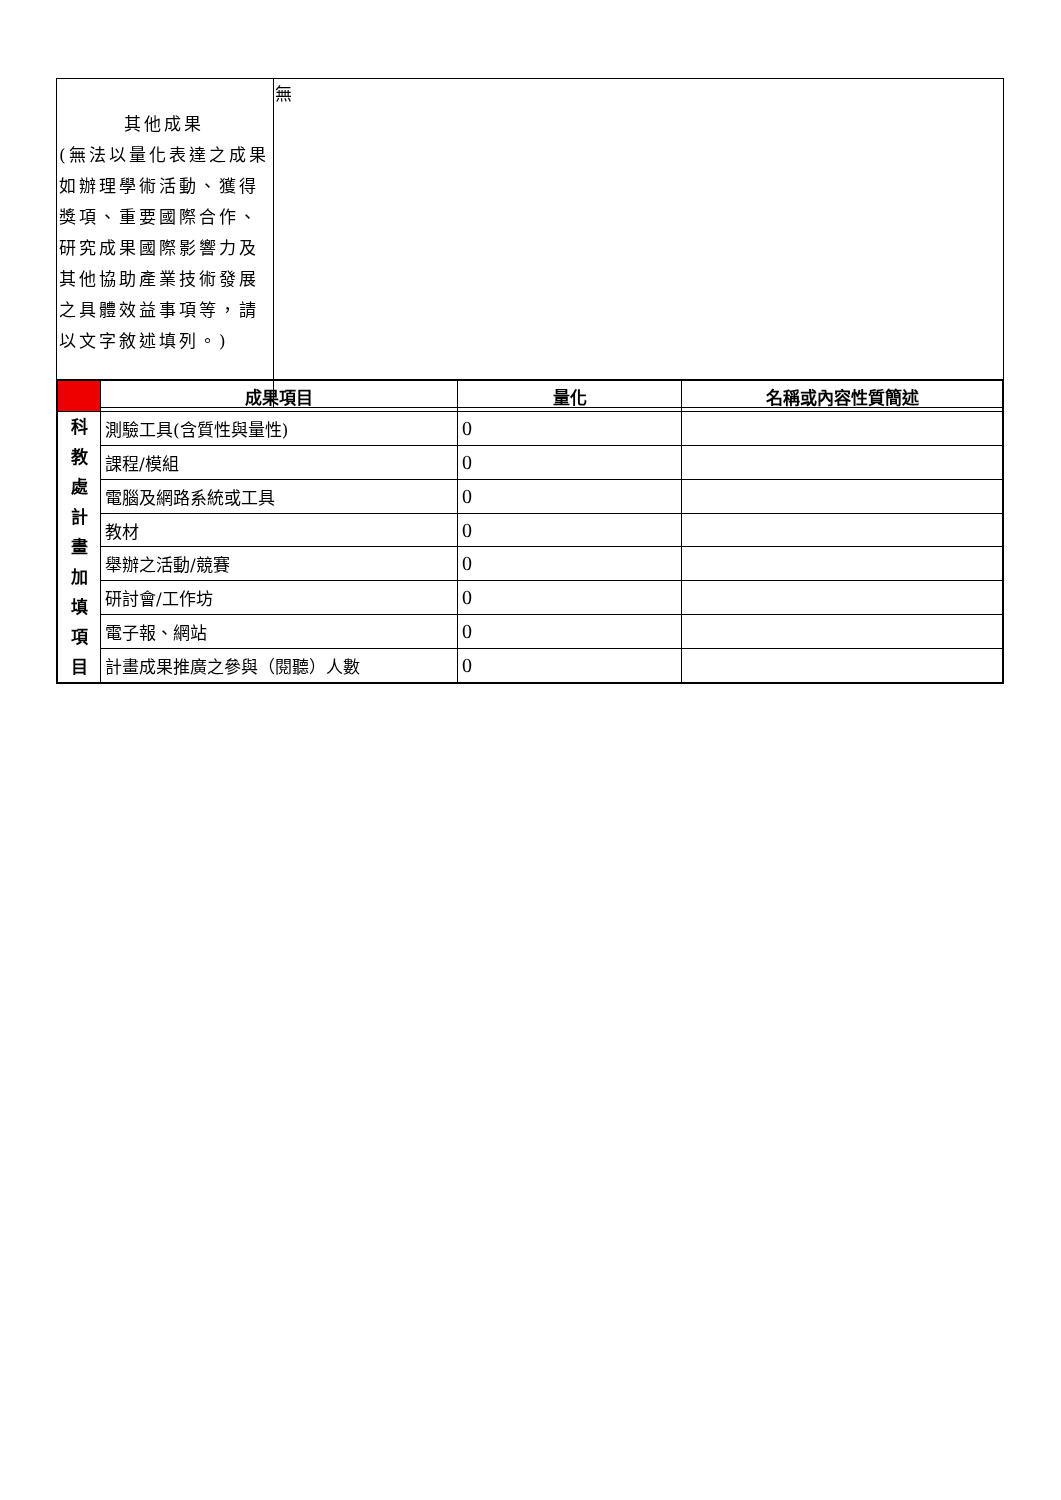| 其他成果 (無法以量化表達之成果如辦理學術活動、獲得獎項、重要國際合作、研究成果國際影響力及其他協助產業技術發展之具體效益事項等，請以文字敘述填列。) | 無 |
| | 成果項目 | 量化 | 名稱或內容性質簡述 |
| --- | --- | --- | --- |
| 科 教 處 計 畫 加 填 項 目 | 測驗工具(含質性與量性) | 0 | |
| | 課程/模組 | 0 | |
| | 電腦及網路系統或工具 | 0 | |
| | 教材 | 0 | |
| | 舉辦之活動/競賽 | 0 | |
| | 研討會/工作坊 | 0 | |
| | 電子報、網站 | 0 | |
| | 計畫成果推廣之參與（閱聽）人數 | 0 | |